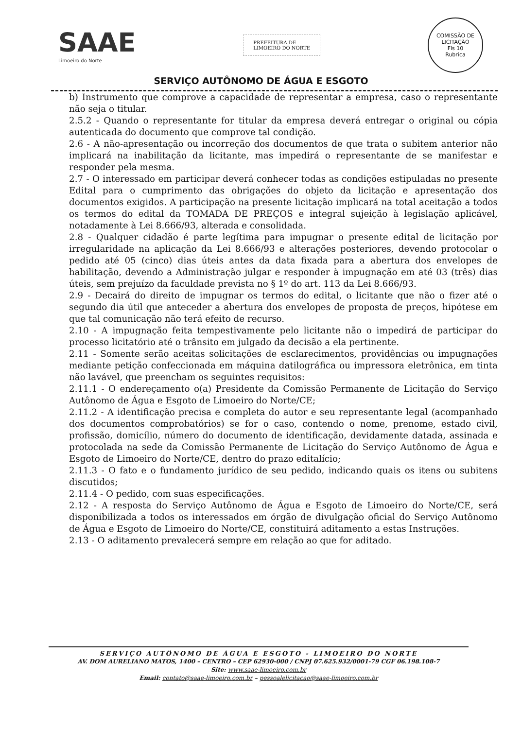SAAE
Limoeiro do Norte
PREFEITURA DE
LIMOEIRO DO NORTE
COMISSÃO DE LICITAÇÃO
Fls 10
Rubrica
SERVIÇO AUTÔNOMO DE ÁGUA E ESGOTO
b) Instrumento que comprove a capacidade de representar a empresa, caso o representante não seja o titular.
2.5.2 - Quando o representante for titular da empresa deverá entregar o original ou cópia autenticada do documento que comprove tal condição.
2.6 - A não-apresentação ou incorreção dos documentos de que trata o subitem anterior não implicará na inabilitação da licitante, mas impedirá o representante de se manifestar e responder pela mesma.
2.7 - O interessado em participar deverá conhecer todas as condições estipuladas no presente Edital para o cumprimento das obrigações do objeto da licitação e apresentação dos documentos exigidos. A participação na presente licitação implicará na total aceitação a todos os termos do edital da TOMADA DE PREÇOS e integral sujeição à legislação aplicável, notadamente à Lei 8.666/93, alterada e consolidada.
2.8 - Qualquer cidadão é parte legítima para impugnar o presente edital de licitação por irregularidade na aplicação da Lei 8.666/93 e alterações posteriores, devendo protocolar o pedido até 05 (cinco) dias úteis antes da data fixada para a abertura dos envelopes de habilitação, devendo a Administração julgar e responder à impugnação em até 03 (três) dias úteis, sem prejuízo da faculdade prevista no § 1º do art. 113 da Lei 8.666/93.
2.9 - Decairá do direito de impugnar os termos do edital, o licitante que não o fizer até o segundo dia útil que anteceder a abertura dos envelopes de proposta de preços, hipótese em que tal comunicação não terá efeito de recurso.
2.10 - A impugnação feita tempestivamente pelo licitante não o impedirá de participar do processo licitatório até o trânsito em julgado da decisão a ela pertinente.
2.11 - Somente serão aceitas solicitações de esclarecimentos, providências ou impugnações mediante petição confeccionada em máquina datilográfica ou impressora eletrônica, em tinta não lavável, que preencham os seguintes requisitos:
2.11.1 - O endereçamento o(a) Presidente da Comissão Permanente de Licitação do Serviço Autônomo de Água e Esgoto de Limoeiro do Norte/CE;
2.11.2 - A identificação precisa e completa do autor e seu representante legal (acompanhado dos documentos comprobatórios) se for o caso, contendo o nome, prenome, estado civil, profissão, domicílio, número do documento de identificação, devidamente datada, assinada e protocolada na sede da Comissão Permanente de Licitação do Serviço Autônomo de Água e Esgoto de Limoeiro do Norte/CE, dentro do prazo editalício;
2.11.3 - O fato e o fundamento jurídico de seu pedido, indicando quais os itens ou subitens discutidos;
2.11.4 - O pedido, com suas especificações.
2.12 - A resposta do Serviço Autônomo de Água e Esgoto de Limoeiro do Norte/CE, será disponibilizada a todos os interessados em órgão de divulgação oficial do Serviço Autônomo de Água e Esgoto de Limoeiro do Norte/CE, constituirá aditamento a estas Instruções.
2.13 - O aditamento prevalecerá sempre em relação ao que for aditado.
SERVIÇO AUTÔNOMO DE ÁGUA E ESGOTO - LIMOEIRO DO NORTE
AV. DOM AURELIANO MATOS, 1400 – CENTRO – CEP 62930-000 / CNPJ 07.625.932/0001-79 CGF 06.198.108-7
Site: www.saae-limoeiro.com.br
Email: contato@saae-limoeiro.com.br – pessoalelicitacao@saae-limoeiro.com.br